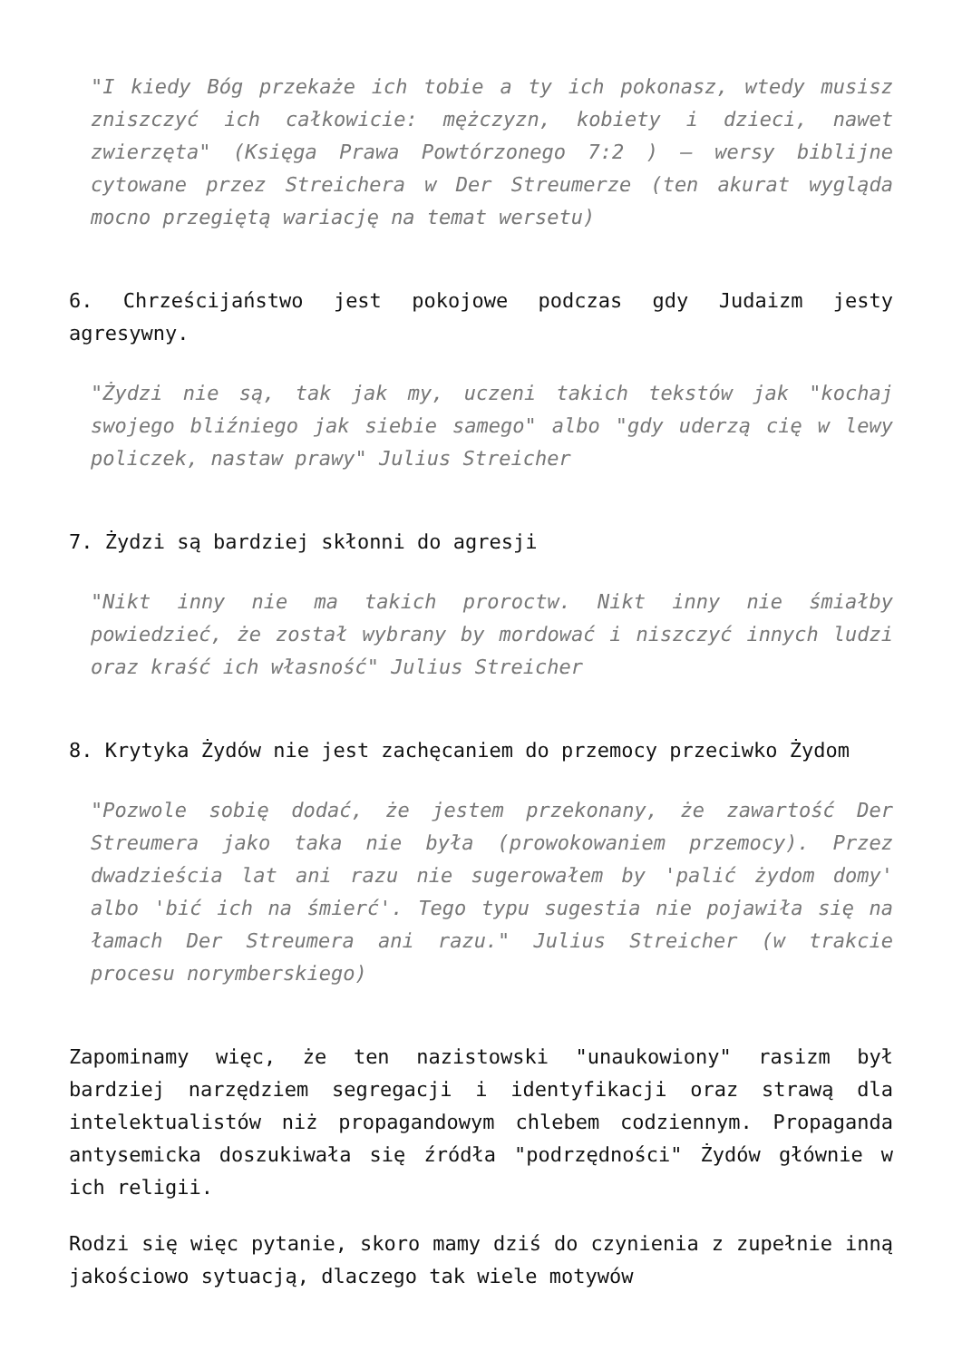"I kiedy Bóg przekaże ich tobie a ty ich pokonasz, wtedy musisz zniszczyć ich całkowicie: mężczyzn, kobiety i dzieci, nawet zwierzęta" (Księga Prawa Powtórzonego 7:2 ) – wersy biblijne cytowane przez Streichera w Der Streumerze (ten akurat wygląda mocno przegiętą wariację na temat wersetu)
6. Chrześcijaństwo jest pokojowe podczas gdy Judaizm jesty agresywny.
"Żydzi nie są, tak jak my, uczeni takich tekstów jak "kochaj swojego bliźniego jak siebie samego" albo "gdy uderzą cię w lewy policzek, nastaw prawy" Julius Streicher
7. Żydzi są bardziej skłonni do agresji
"Nikt inny nie ma takich proroctw. Nikt inny nie śmiałby powiedzieć, że został wybrany by mordować i niszczyć innych ludzi oraz kraść ich własność" Julius Streicher
8. Krytyka Żydów nie jest zachęcaniem do przemocy przeciwko Żydom
"Pozwole sobię dodać, że jestem przekonany, że zawartość Der Streumera jako taka nie była (prowokowaniem przemocy). Przez dwadzieścia lat ani razu nie sugerowałem by 'palić żydom domy' albo 'bić ich na śmierć'. Tego typu sugestia nie pojawiła się na łamach Der Streumera ani razu." Julius Streicher (w trakcie procesu norymberskiego)
Zapominamy więc, że ten nazistowski "unaukowiony" rasizm był bardziej narzędziem segregacji i identyfikacji oraz strawą dla intelektualistów niż propagandowym chlebem codziennym. Propaganda antysemicka doszukiwała się źródła "podrzędności" Żydów głównie w ich religii.
Rodzi się więc pytanie, skoro mamy dziś do czynienia z zupełnie inną jakościowo sytuacją, dlaczego tak wiele motywów